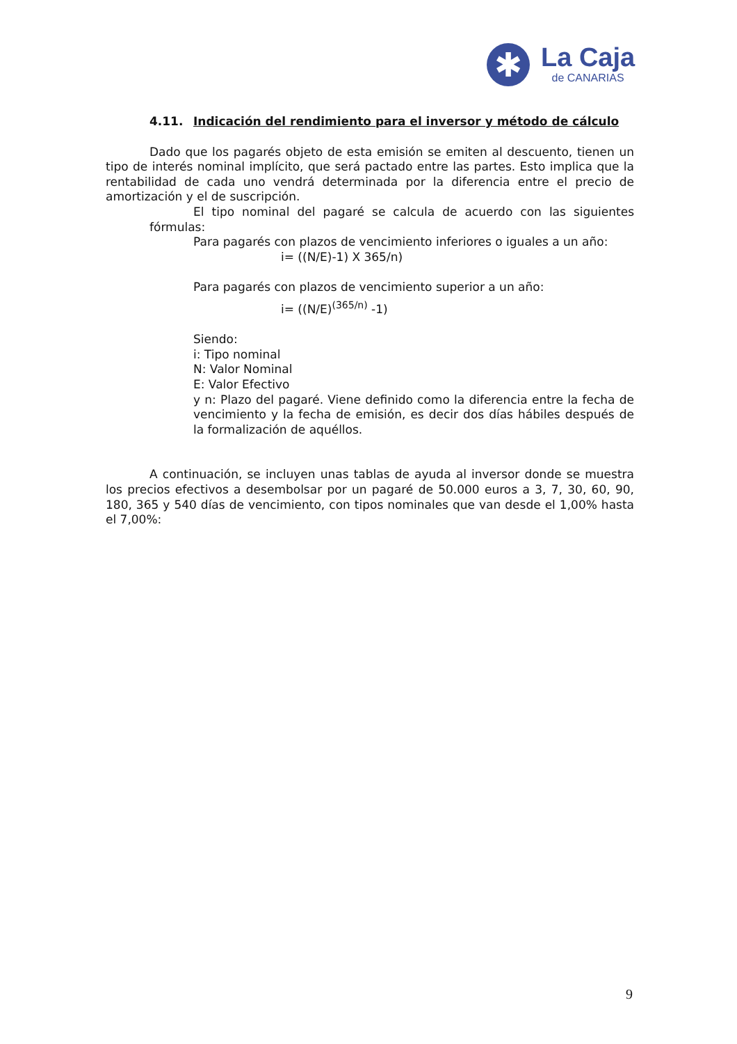✱
La Caja
de CANARIAS
4.11. Indicación del rendimiento para el inversor y método de cálculo
Dado que los pagarés objeto de esta emisión se emiten al descuento, tienen un tipo de interés nominal implícito, que será pactado entre las partes. Esto implica que la rentabilidad de cada uno vendrá determinada por la diferencia entre el precio de amortización y el de suscripción.
El tipo nominal del pagaré se calcula de acuerdo con las siguientes fórmulas:
Para pagarés con plazos de vencimiento inferiores o iguales a un año:
i= ((N/E)-1) X 365/n)
Para pagarés con plazos de vencimiento superior a un año:
i= ((N/E)<sup>(365/n)</sup> -1)
Siendo:
i: Tipo nominal
N: Valor Nominal
E: Valor Efectivo
y n: Plazo del pagaré. Viene definido como la diferencia entre la fecha de vencimiento y la fecha de emisión, es decir dos días hábiles después de la formalización de aquéllos.
A continuación, se incluyen unas tablas de ayuda al inversor donde se muestra los precios efectivos a desembolsar por un pagaré de 50.000 euros a 3, 7, 30, 60, 90, 180, 365 y 540 días de vencimiento, con tipos nominales que van desde el 1,00% hasta el 7,00%:
9